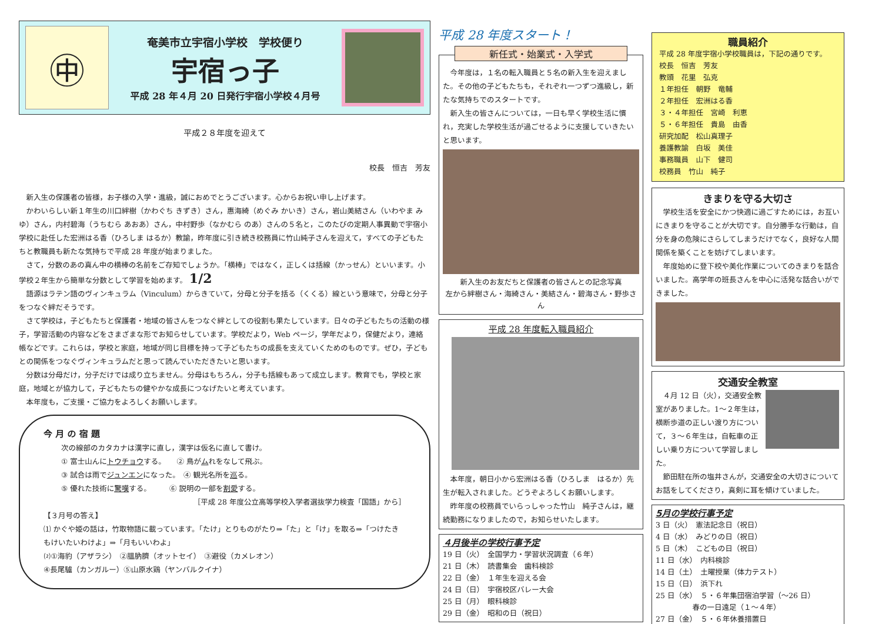㊥
奄美市立宇宿小学校　学校便り
宇宿っ子
平成 28 年４月 20 日発行宇宿小学校４月号
平成２８年度を迎えて
校長　恒吉　芳友
新入生の保護者の皆様，お子様の入学・進級，誠におめでとうございます。心からお祝い申し上げます。
かわいらしい新１年生の川口絆樹（かわぐち きずき）さん，惠海綺（めぐみ かいき）さん，岩山美結さん（いわやま みゆ）さん，内村碧海（うちむら あおあ）さん，中村野歩（なかむら のあ）さんの５名と，このたびの定期人事異動で宇宿小学校に赴任した宏洲はる香（ひろしま はるか）教諭，昨年度に引き続き校務員に竹山純子さんを迎えて，すべての子どもたちと教職員も新たな気持ちで平成 28 年度が始まりました。
さて，分数のあの真ん中の横棒の名前をご存知でしょうか。「横棒」ではなく，正しくは括線（かっせん）といいます。小学校２年生から簡単な分数として学習を始めます。 1/2
語源はラテン語のヴィンキュラム（Vinculum）からきていて，分母と分子を括る（くくる）線という意味で，分母と分子をつなぐ絆だそうです。
さて学校は，子どもたちと保護者・地域の皆さんをつなぐ絆としての役割も果たしています。日々の子どもたちの活動の様子，学習活動の内容などをさまざまな形でお知らせしています。学校だより，Web ページ，学年だより，保健だより，連絡帳などです。これらは，学校と家庭，地域が同じ目標を持って子どもたちの成長を支えていくためのものです。ぜひ，子どもとの関係をつなぐヴィンキュラムだと思って読んでいただきたいと思います。
分数は分母だけ，分子だけでは成り立ちません。分母はもちろん，分子も括線もあって成立します。教育でも，学校と家庭，地域とが協力して，子どもたちの健やかな成長につなげたいと考えています。
本年度も，ご支援・ご協力をよろしくお願いします。
今 月 の 宿 題
次の線部のカタカナは漢字に直し，漢字は仮名に直して書け。
① 富士山んにトウチョウする。　　② 鳥がムれをなして飛ぶ。
③ 試合は雨でジュンエンになった。　④ 観光名所を巡る。
⑤ 優れた技術に驚嘆する。　　　⑥ 説明の一部を割愛する。
［平成 28 年度公立高等学校入学者選抜学力検査「国語」から］
【３月号の答え】
⑴ かぐや姫の話は，竹取物語に載っています。「たけ」とりものがたり⇒「た」と「け」を取る⇒「つけたきもけいたいわけよ」⇒「月もいいわよ」
⑵①海豹（アザラシ）　②膃肭臍（オットセイ）　③避役（カメレオン）
④長尾驢（カンガルー）⑤山原水鶏（ヤンバルクイナ）
平成 28 年度スタート！
新任式・始業式・入学式
今年度は，１名の転入職員と５名の新入生を迎えました。その他の子どもたちも，それぞれ一つずつ進級し，新たな気持ちでのスタートです。
新入生の皆さんについては，一日も早く学校生活に慣れ，充実した学校生活が過ごせるように支援していきたいと思います。
新入生のお友だちと保護者の皆さんとの記念写真
左から絆樹さん・海綺さん・美結さん・碧海さん・野歩さん
平成 28 年度転入職員紹介
本年度，朝日小から宏洲はる香（ひろしま　はるか）先生が転入されました。どうぞよろしくお願いします。
昨年度の校務員でいらっしゃった竹山　純子さんは，継続勤務になりましたので，お知らせいたします。
４月後半の学校行事予定
19 日（火）　全国学力・学習状況調査（６年）
21 日（木）　読書集会　歯科検診
22 日（金）　１年生を迎える会
24 日（日）　宇宿校区バレー大会
25 日（月）　眼科検診
29 日（金）　昭和の日（祝日）
職員紹介
平成 28 年度宇宿小学校職員は，下記の通りです。
校長　恒吉　芳友
教頭　花里　弘克
１年担任　朝野　竜輔
２年担任　宏洲はる香
３・４年担任　宮崎　利恵
５・６年担任　貴島　由香
研究加配　松山真理子
養護教諭　白坂　美佳
事務職員　山下　健司
校務員　竹山　純子
きまりを守る大切さ
学校生活を安全にかつ快適に過ごすためには，お互いにきまりを守ることが大切です。自分勝手な行動は，自分を身の危険にさらしてしまうだけでなく，良好な人間関係を築くことを妨げてしまいます。
年度始めに登下校や美化作業についてのきまりを話合いました。高学年の班長さんを中心に活発な話合いができました。
交通安全教室
４月 12 日（火），交通安全教室がありました。1～２年生は，横断歩道の正しい渡り方について，３～６年生は，自転車の正しい乗り方について学習しました。
節田駐在所の塩井さんが，交通安全の大切さについてお話をしてくださり，真剣に耳を傾けていました。
5月の学校行事予定
3 日（火）　憲法記念日（祝日）
4 日（水）　みどりの日（祝日）
5 日（木）　こどもの日（祝日）
11 日（水）　内科検診
14 日（土）　土曜授業（体力テスト）
15 日（日）　浜下れ
25 日（水）　５・６年集団宿泊学習（～26 日）
　　　　　春の一日遠足（１～４年）
27 日（金）　５・６年休養措置日